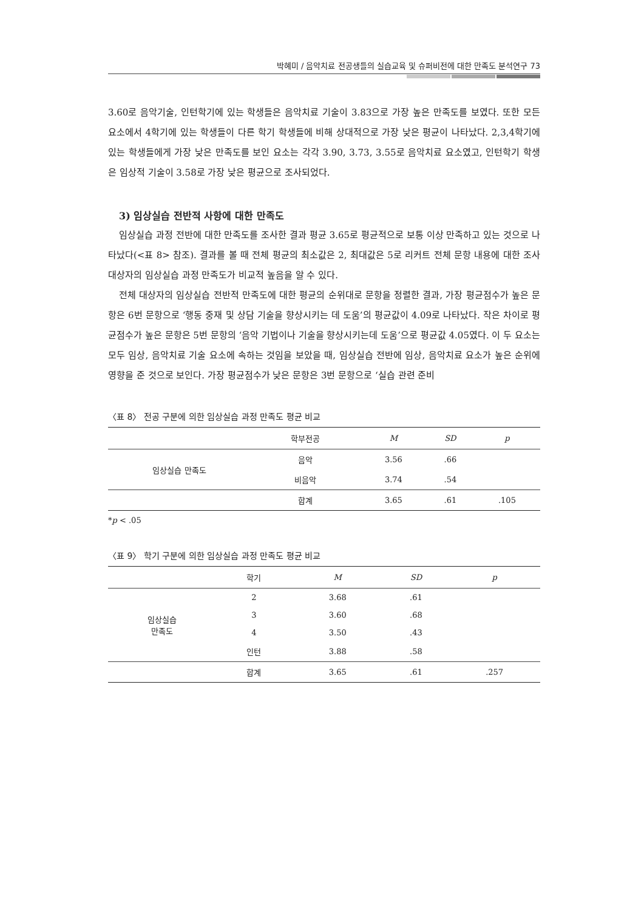박혜미 / 음악치료 전공생들의 실습교육 및 슈퍼비전에 대한 만족도 분석연구 73
3.60로 음악기술, 인턴학기에 있는 학생들은 음악치료 기술이 3.83으로 가장 높은 만족도를 보였다. 또한 모든 요소에서 4학기에 있는 학생들이 다른 학기 학생들에 비해 상대적으로 가장 낮은 평균이 나타났다. 2,3,4학기에 있는 학생들에게 가장 낮은 만족도를 보인 요소는 각각 3.90, 3.73, 3.55로 음악치료 요소였고, 인턴학기 학생은 임상적 기술이 3.58로 가장 낮은 평균으로 조사되었다.
3) 임상실습 전반적 사항에 대한 만족도
임상실습 과정 전반에 대한 만족도를 조사한 결과 평균 3.65로 평균적으로 보통 이상 만족하고 있는 것으로 나타났다(<표 8> 참조). 결과를 볼 때 전체 평균의 최소값은 2, 최대값은 5로 리커트 전체 문항 내용에 대한 조사 대상자의 임상실습 과정 만족도가 비교적 높음을 알 수 있다.
전체 대상자의 임상실습 전반적 만족도에 대한 평균의 순위대로 문항을 정렬한 결과, 가장 평균점수가 높은 문항은 6번 문항으로 ‘행동 중재 및 상담 기술을 향상시키는 데 도움’의 평균값이 4.09로 나타났다. 작은 차이로 평균점수가 높은 문항은 5번 문항의 ‘음악 기법이나 기술을 향상시키는데 도움’으로 평균값 4.05였다. 이 두 요소는 모두 임상, 음악치료 기술 요소에 속하는 것임을 보았을 때, 임상실습 전반에 임상, 음악치료 요소가 높은 순위에 영향을 준 것으로 보인다. 가장 평균점수가 낮은 문항은 3번 문항으로 ‘실습 관련 준비
〈표 8〉 전공 구분에 의한 임상실습 과정 만족도 평균 비교
| | 학부전공 | M | SD | p |
| --- | --- | --- | --- | --- |
| 임상실습 만족도 | 음악 | 3.56 | .66 | |
| | 비음악 | 3.74 | .54 | |
| | 합계 | 3.65 | .61 | .105 |
*p < .05
〈표 9〉 학기 구분에 의한 임상실습 과정 만족도 평균 비교
| | 학기 | M | SD | p |
| --- | --- | --- | --- | --- |
| 임상실습 만족도 | 2 | 3.68 | .61 | |
| | 3 | 3.60 | .68 | |
| | 4 | 3.50 | .43 | |
| | 인턴 | 3.88 | .58 | |
| | 합계 | 3.65 | .61 | .257 |